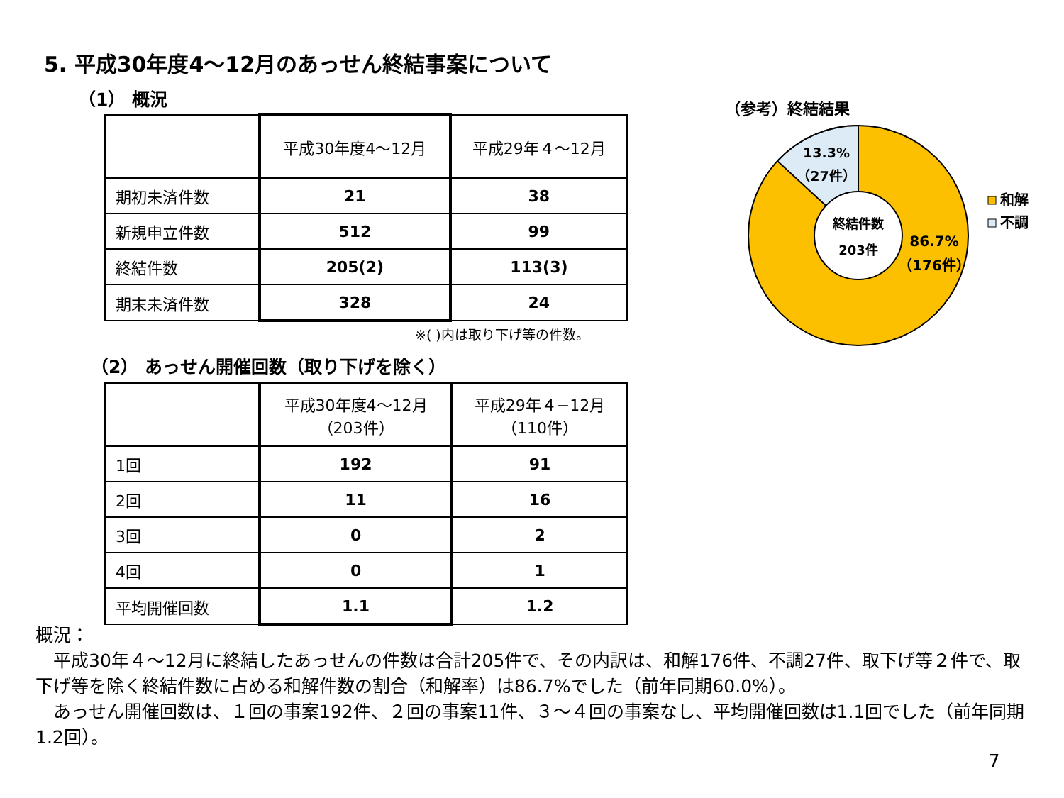5. 平成30年度4～12月のあっせん終結事案について
（1） 概況
| | 平成30年度4～12月 | 平成29年４～12月 |
| --- | --- | --- |
| 期初未済件数 | 21 | 38 |
| 新規申立件数 | 512 | 99 |
| 終結件数 | 205(2) | 113(3) |
| 期末未済件数 | 328 | 24 |
※( )内は取り下げ等の件数。
（2） あっせん開催回数（取り下げを除く）
| | 平成30年度4～12月 （203件） | 平成29年４−12月 （110件） |
| --- | --- | --- |
| 1回 | 192 | 91 |
| 2回 | 11 | 16 |
| 3回 | 0 | 2 |
| 4回 | 0 | 1 |
| 平均開催回数 | 1.1 | 1.2 |
（参考）終結結果
終結件数
203件
13.3%
（27件）
86.7%
（176件）
和解
不調
概況：
　平成30年４～12月に終結したあっせんの件数は合計205件で、その内訳は、和解176件、不調27件、取下げ等２件で、取下げ等を除く終結件数に占める和解件数の割合（和解率）は86.7%でした（前年同期60.0%）。
　あっせん開催回数は、１回の事案192件、２回の事案11件、３～４回の事案なし、平均開催回数は1.1回でした（前年同期1.2回）。
7